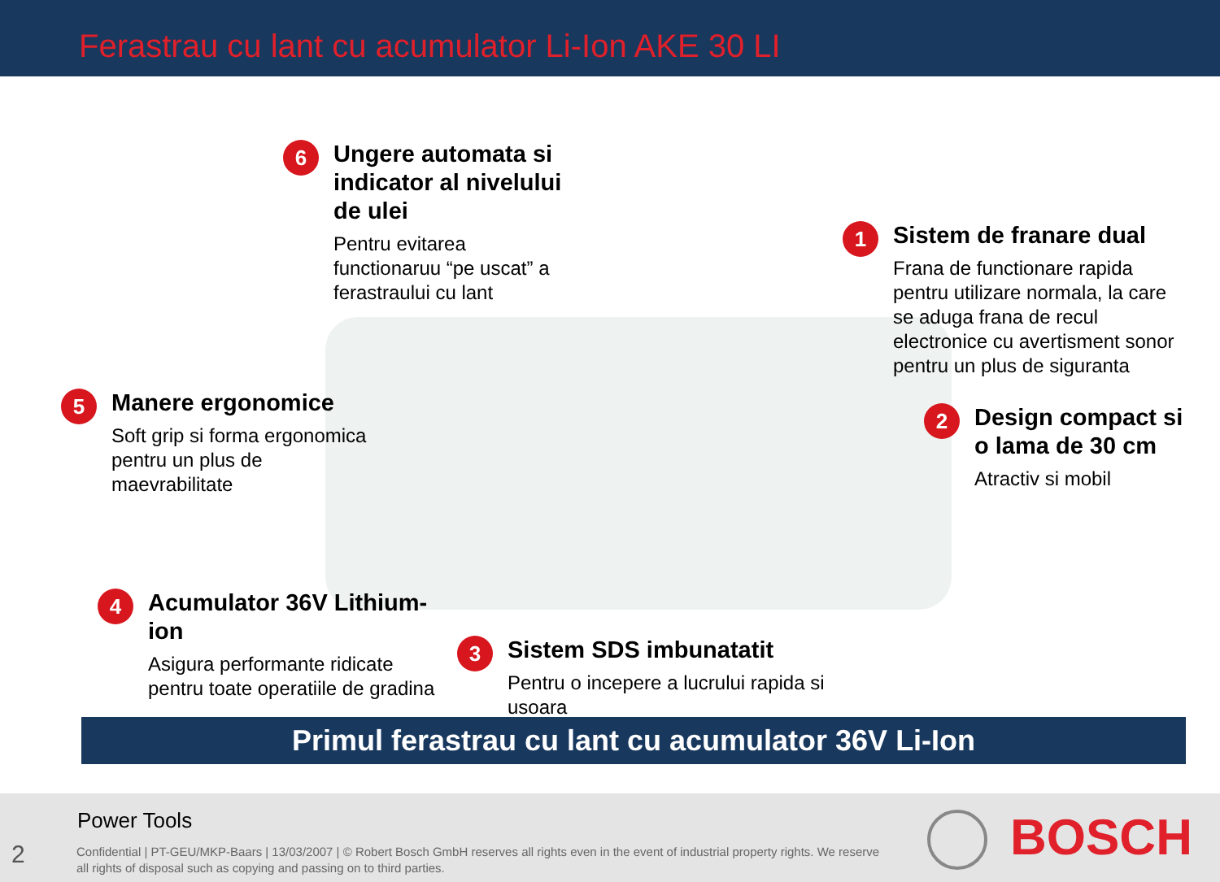Ferastrau cu lant cu acumulator Li-Ion AKE 30 LI
6
Ungere automata si indicator al nivelului de ulei
Pentru evitarea functionaruu “pe uscat” a ferastraului cu lant
1
Sistem de franare dual
Frana de functionare rapida pentru utilizare normala, la care se aduga frana de recul electronice cu avertisment sonor pentru un plus de siguranta
5
Manere ergonomice
Soft grip si forma ergonomica pentru un plus de maevrabilitate
2
Design compact si o lama de 30 cm
Atractiv si mobil
4
Acumulator 36V Lithium-ion
Asigura performante ridicate pentru toate operatiile de gradina
3
Sistem SDS imbunatatit
Pentru o incepere a lucrului rapida si usoara
Primul ferastrau cu lant cu acumulator 36V Li-Ion
Power Tools
2
Confidential | PT-GEU/MKP-Baars | 13/03/2007 | © Robert Bosch GmbH reserves all rights even in the event of industrial property rights. We reserve all rights of disposal such as copying and passing on to third parties.
BOSCH